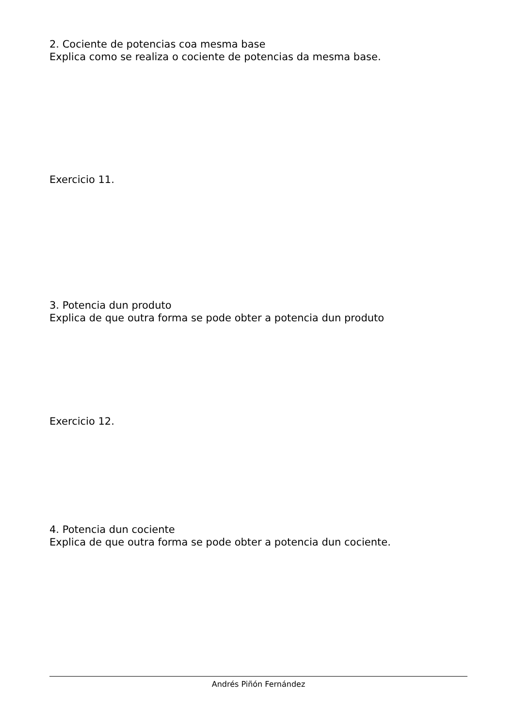2. Cociente de potencias coa mesma base
Explica como se realiza o cociente de potencias da mesma base.
Exercicio 11.
3. Potencia dun produto
Explica de que outra forma se pode obter a potencia dun produto
Exercicio 12.
4. Potencia dun cociente
Explica de que outra forma se pode obter a potencia dun cociente.
Andrés Piñón Fernández